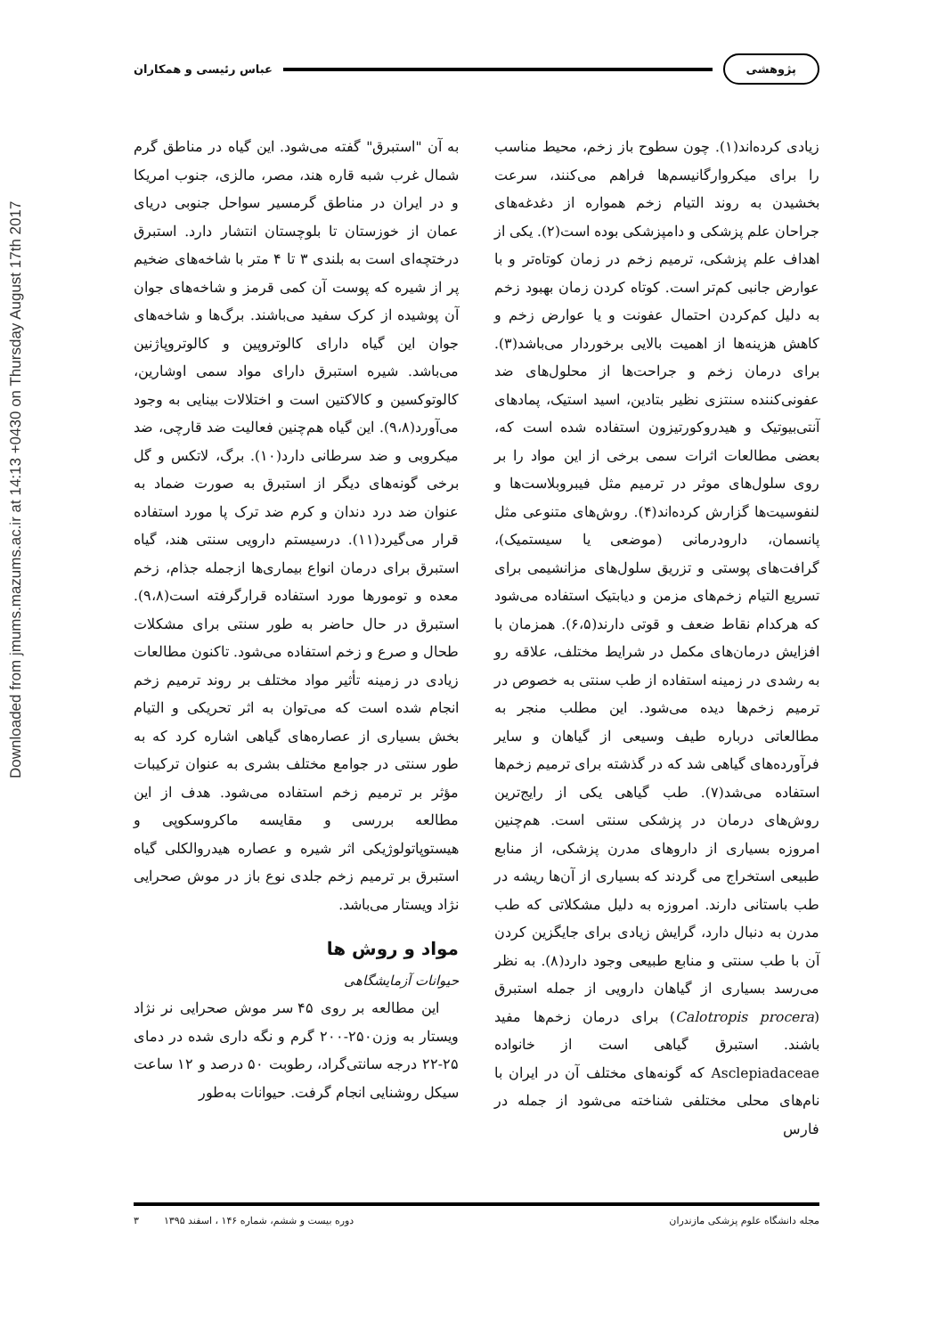پژوهشی عباس رئیسی و همکاران
Downloaded from jmums.mazums.ac.ir at 14:13 +0430 on Thursday August 17th 2017
زیادی کرده‌اند(۱). چون سطوح باز زخم، محیط مناسب را برای میکروارگانیسم‌ها فراهم می‌کنند، سرعت بخشیدن به روند التیام زخم همواره از دغدغه‌های جراحان علم پزشکی و دامپزشکی بوده است(۲). یکی از اهداف علم پزشکی، ترمیم زخم در زمان کوتاه‌تر و با عوارض جانبی کم‌تر است. کوتاه کردن زمان بهبود زخم به دلیل کم‌کردن احتمال عفونت و یا عوارض زخم و کاهش هزینه‌ها از اهمیت بالایی برخوردار می‌باشد(۳). برای درمان زخم و جراحت‌ها از محلول‌های ضد عفونی‌کننده سنتزی نظیر بتادین، اسید استیک، پمادهای آنتی‌بیوتیک و هیدروکورتیزون استفاده شده است که، بعضی مطالعات اثرات سمی برخی از این مواد را بر روی سلول‌های موثر در ترمیم مثل فیبروبلاست‌ها و لنفوسیت‌ها گزارش کرده‌اند(۴). روش‌های متنوعی مثل پانسمان، دارودرمانی (موضعی یا سیستمیک)، گرافت‌های پوستی و تزریق سلول‌های مزانشیمی برای تسریع التیام زخم‌های مزمن و دیابتیک استفاده می‌شود که هرکدام نقاط ضعف و قوتی دارند(۶،۵). همزمان با افزایش درمان‌های مکمل در شرایط مختلف، علاقه رو به رشدی در زمینه استفاده از طب سنتی به خصوص در ترمیم زخم‌ها دیده می‌شود. این مطلب منجر به مطالعاتی درباره طیف وسیعی از گیاهان و سایر فرآورده‌های گیاهی شد که در گذشته برای ترمیم زخم‌ها استفاده می‌شد(۷). طب گیاهی یکی از رایج‌ترین روش‌های درمان در پزشکی سنتی است. هم‌چنین امروزه بسیاری از داروهای مدرن پزشکی، از منابع طبیعی استخراج می گردند که بسیاری از آن‌ها ریشه در طب باستانی دارند. امروزه به دلیل مشکلاتی که طب مدرن به دنبال دارد، گرایش زیادی برای جایگزین کردن آن با طب سنتی و منابع طبیعی وجود دارد(۸). به نظر می‌رسد بسیاری از گیاهان دارویی از جمله استبرق (Calotropis procera) برای درمان زخم‌ها مفید باشند. استبرق گیاهی است از خانواده Asclepiadaceae که گونه‌های مختلف آن در ایران با نام‌های محلی مختلفی شناخته می‌شود از جمله در فارس
به آن "استبرق" گفته می‌شود. این گیاه در مناطق گرم شمال غرب شبه قاره هند، مصر، مالزی، جنوب امریکا و در ایران در مناطق گرمسیر سواحل جنوبی دریای عمان از خوزستان تا بلوچستان انتشار دارد. استبرق درختچه‌ای است به بلندی ۳ تا ۴ متر با شاخه‌های ضخیم پر از شیره که پوست آن کمی قرمز و شاخه‌های جوان آن پوشیده از کرک سفید می‌باشند. برگ‌ها و شاخه‌های جوان این گیاه دارای کالوتروپین و کالوتروپاژنین می‌باشد. شیره استبرق دارای مواد سمی اوشارین، کالوتوکسین و کالاکتین است و اختلالات بینایی به وجود می‌آورد(۹،۸). این گیاه هم‌چنین فعالیت ضد قارچی، ضد میکروبی و ضد سرطانی دارد(۱۰). برگ، لاتکس و گل برخی گونه‌های دیگر از استبرق به صورت ضماد به عنوان ضد درد دندان و کرم ضد ترک پا مورد استفاده قرار می‌گیرد(۱۱). درسیستم دارویی سنتی هند، گیاه استبرق برای درمان انواع بیماری‌ها ازجمله جذام، زخم معده و تومورها مورد استفاده قرارگرفته است(۹،۸). استبرق در حال حاضر به طور سنتی برای مشکلات طحال و صرع و زخم استفاده می‌شود. تاکنون مطالعات زیادی در زمینه تأثیر مواد مختلف بر روند ترمیم زخم انجام شده است که می‌توان به اثر تحریکی و التیام بخش بسیاری از عصاره‌های گیاهی اشاره کرد که به طور سنتی در جوامع مختلف بشری به عنوان ترکیبات مؤثر بر ترمیم زخم استفاده می‌شود. هدف از این مطالعه بررسی و مقایسه ماکروسکوپی و هیستوپاتولوژیکی اثر شیره و عصاره هیدروالکلی گیاه استبرق بر ترمیم زخم جلدی نوع باز در موش صحرایی نژاد ویستار می‌باشد.
مواد و روش ها
حیوانات آزمایشگاهی
این مطالعه بر روی ۴۵ سر موش صحرایی نر نژاد ویستار به وزن۲۵۰-۲۰۰ گرم و نگه داری شده در دمای ۲۵-۲۲ درجه سانتی‌گراد، رطوبت ۵۰ درصد و ۱۲ ساعت سیکل روشنایی انجام گرفت. حیوانات به‌طور
مجله دانشگاه علوم پزشکی مازندران دوره بیست و ششم، شماره ۱۴۶ ، اسفند ۱۳۹۵ ۳